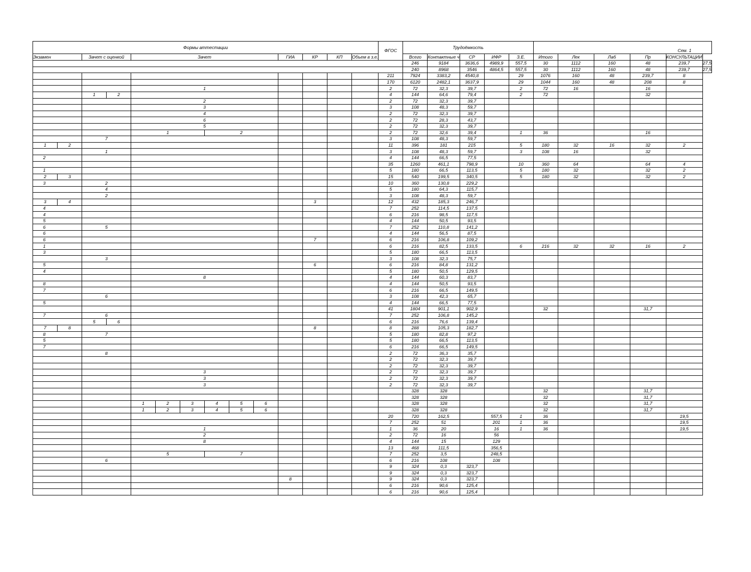| Формы аттестации | | | | | | | | | | | | | | ФГОС | Трудоёмкость | | | | | Сем. 1 | | | | | |
| --- | --- | --- | --- | --- | --- | --- | --- | --- | --- | --- | --- | --- | --- | --- | --- | --- | --- | --- | --- | --- | --- | --- | --- | --- | --- |
| Экзамен | | Зачет с оценкой | | Зачет | | | | | | ГИА | КР | КП | Объем в з.е. | | Всего | Контактные ч | СР | ИФР | З.Е. | Итого | Лек | Лаб | Пр | КОНСУЛЬТАЦИИ | |
| | | | | | | | | | | | | | | | 246 | 9184 | 3636,6 | 4989,9 | 557,5 | 30 | 1112 | 160 | 48 | 239,7 | 27,5 |
| | | | | | | | | | | | | | | | 240 | 8968 | 3546 | 4864,5 | 557,5 | 30 | 1112 | 160 | 48 | 239,7 | 27,5 |
| | | | | | | | | | | | | | | 211 | 7924 | 3383,2 | 4540,8 | | 29 | 1076 | 160 | 48 | 239,7 | 8 | |
| | | | | | | | | | | | | | | 170 | 6120 | 2482,1 | 3637,9 | | 29 | 1044 | 160 | 48 | 208 | 8 | |
| | | | | 1 | | | | | | | | | | 2 | 72 | 32,3 | 39,7 | | 2 | 72 | 16 | | 16 | | |
| | | 1 | 2 | | | | | | | | | | | 4 | 144 | 64,6 | 79,4 | | 2 | 72 | | | 32 | | |
| | | | | 2 | | | | | | | | | | 2 | 72 | 32,3 | 39,7 | | | | | | | | |
| | | | | 3 | | | | | | | | | | 3 | 108 | 48,3 | 59,7 | | | | | | | | |
| | | | | 4 | | | | | | | | | | 2 | 72 | 32,3 | 39,7 | | | | | | | | |
| | | | | 6 | | | | | | | | | | 2 | 72 | 28,3 | 43,7 | | | | | | | | |
| | | | | 5 | | | | | | | | | | 2 | 72 | 32,3 | 39,7 | | | | | | | | |
| | | | | 1 | | | 2 | | | | | | | 2 | 72 | 32,6 | 39,4 | | 1 | 36 | | | 16 | | |
| | | 7 | | | | | | | | | | | | 3 | 108 | 48,3 | 59,7 | | | | | | | | |
| 1 | 2 | | | | | | | | | | | | | 11 | 396 | 181 | 215 | | 5 | 180 | 32 | 16 | 32 | 2 | |
| | | 1 | | | | | | | | | | | | 3 | 108 | 48,3 | 59,7 | | 3 | 108 | 16 | | 32 | | |
| 2 | | | | | | | | | | | | | | 4 | 144 | 66,5 | 77,5 | | | | | | | | |
| | | | | | | | | | | | | | | 35 | 1260 | 461,1 | 798,9 | | 10 | 360 | 64 | | 64 | 4 | |
| 1 | | | | | | | | | | | | | | 5 | 180 | 66,5 | 113,5 | | 5 | 180 | 32 | | 32 | 2 | |
| 2 | 3 | | | | | | | | | | | | | 15 | 540 | 199,5 | 340,5 | | 5 | 180 | 32 | | 32 | 2 | |
| 3 | | 2 | | | | | | | | | | | | 10 | 360 | 130,8 | 229,2 | | | | | | | | |
| | | 4 | | | | | | | | | | | | 5 | 180 | 64,3 | 115,7 | | | | | | | | |
| | | 2 | | | | | | | | | | | | 3 | 108 | 48,3 | 59,7 | | | | | | | | |
| 3 | 4 | | | | | | | | | | 3 | | | 12 | 432 | 185,3 | 246,7 | | | | | | | | |
| 4 | | | | | | | | | | | | | | 7 | 252 | 114,5 | 137,5 | | | | | | | | |
| 4 | | | | | | | | | | | | | | 6 | 216 | 98,5 | 117,5 | | | | | | | | |
| 5 | | | | | | | | | | | | | | 4 | 144 | 50,5 | 93,5 | | | | | | | | |
| 6 | | 5 | | | | | | | | | | | | 7 | 252 | 110,8 | 141,2 | | | | | | | | |
| 6 | | | | | | | | | | | | | | 4 | 144 | 56,5 | 87,5 | | | | | | | | |
| 6 | | | | | | | | | | | 7 | | | 6 | 216 | 106,8 | 109,2 | | | | | | | | |
| 1 | | | | | | | | | | | | | | 6 | 216 | 82,5 | 133,5 | | 6 | 216 | 32 | 32 | 16 | 2 | |
| 3 | | | | | | | | | | | | | | 5 | 180 | 66,5 | 113,5 | | | | | | | | |
| | | 3 | | | | | | | | | | | | 3 | 108 | 32,3 | 75,7 | | | | | | | | |
| 5 | | | | | | | | | | | 6 | | | 6 | 216 | 84,8 | 131,2 | | | | | | | | |
| 4 | | | | | | | | | | | | | | 5 | 180 | 50,5 | 129,5 | | | | | | | | |
| | | | | 8 | | | | | | | | | | 4 | 144 | 60,3 | 83,7 | | | | | | | | |
| 8 | | | | | | | | | | | | | | 4 | 144 | 50,5 | 93,5 | | | | | | | | |
| 7 | | | | | | | | | | | | | | 6 | 216 | 66,5 | 149,5 | | | | | | | | |
| | | 6 | | | | | | | | | | | | 3 | 108 | 42,3 | 65,7 | | | | | | | | |
| 5 | | | | | | | | | | | | | | 4 | 144 | 66,5 | 77,5 | | | | | | | | |
| | | | | | | | | | | | | | | 41 | 1804 | 901,1 | 902,9 | | | 32 | | | 31,7 | | |
| 7 | | 6 | | | | | | | | | | | | 7 | 252 | 106,8 | 145,2 | | | | | | | | |
| | | 5 | 6 | | | | | | | | | | | 6 | 216 | 76,6 | 139,4 | | | | | | | | |
| 7 | 8 | | | | | | | | | | 8 | | | 8 | 288 | 105,3 | 182,7 | | | | | | | | |
| 8 | | 7 | | | | | | | | | | | | 5 | 180 | 82,8 | 97,2 | | | | | | | | |
| 5 | | | | | | | | | | | | | | 5 | 180 | 66,5 | 113,5 | | | | | | | | |
| 7 | | | | | | | | | | | | | | 6 | 216 | 66,5 | 149,5 | | | | | | | | |
| | | 8 | | | | | | | | | | | | 2 | 72 | 36,3 | 35,7 | | | | | | | | |
| | | | | | | | | | | | | | | 2 | 72 | 32,3 | 39,7 | | | | | | | | |
| | | | | | | | | | | | | | | 2 | 72 | 32,3 | 39,7 | | | | | | | | |
| | | | | 3 | | | | | | | | | | 2 | 72 | 32,3 | 39,7 | | | | | | | | |
| | | | | 3 | | | | | | | | | | 2 | 72 | 32,3 | 39,7 | | | | | | | | |
| | | | | 3 | | | | | | | | | | 2 | 72 | 32,3 | 39,7 | | | | | | | | |
| | | | | | | | | | | | | | | | 328 | 328 | | | | 32 | | | 31,7 | | |
| | | | | | | | | | | | | | | | 328 | 328 | | | | 32 | | | 31,7 | | |
| | | | | 1 | 2 | 3 | 4 | 5 | 6 | | | | | | 328 | 328 | | | | 32 | | | 31,7 | | |
| | | | | 1 | 2 | 3 | 4 | 5 | 6 | | | | | | 328 | 328 | | | | 32 | | | 31,7 | | |
| | | | | | | | | | | | | | | 20 | 720 | 162,5 | | 557,5 | 1 | 36 | | | | 19,5 | |
| | | | | | | | | | | | | | | 7 | 252 | 51 | | 201 | 1 | 36 | | | | 19,5 | |
| | | | | 1 | | | | | | | | | | 1 | 36 | 20 | | 16 | 1 | 36 | | | | 19,5 | |
| | | | | 2 | | | | | | | | | | 2 | 72 | 16 | | 56 | | | | | | | |
| | | | | 8 | | | | | | | | | | 4 | 144 | 15 | | 129 | | | | | | | |
| | | | | | | | | | | | | | | 13 | 468 | 111,5 | | 356,5 | | | | | | | |
| | | | | 5 | | | 7 | | | | | | | 7 | 252 | 3,5 | | 248,5 | | | | | | | |
| | | 6 | | | | | | | | | | | | 6 | 216 | 108 | | 108 | | | | | | | |
| | | | | | | | | | | | | | | 9 | 324 | 0,3 | 323,7 | | | | | | | | |
| | | | | | | | | | | | | | | 9 | 324 | 0,3 | 323,7 | | | | | | | | |
| | | | | | | | | | | 8 | | | | 9 | 324 | 0,3 | 323,7 | | | | | | | | |
| | | | | | | | | | | | | | | 6 | 216 | 90,6 | 125,4 | | | | | | | | |
| | | | | | | | | | | | | | | 6 | 216 | 90,6 | 125,4 | | | | | | | | |